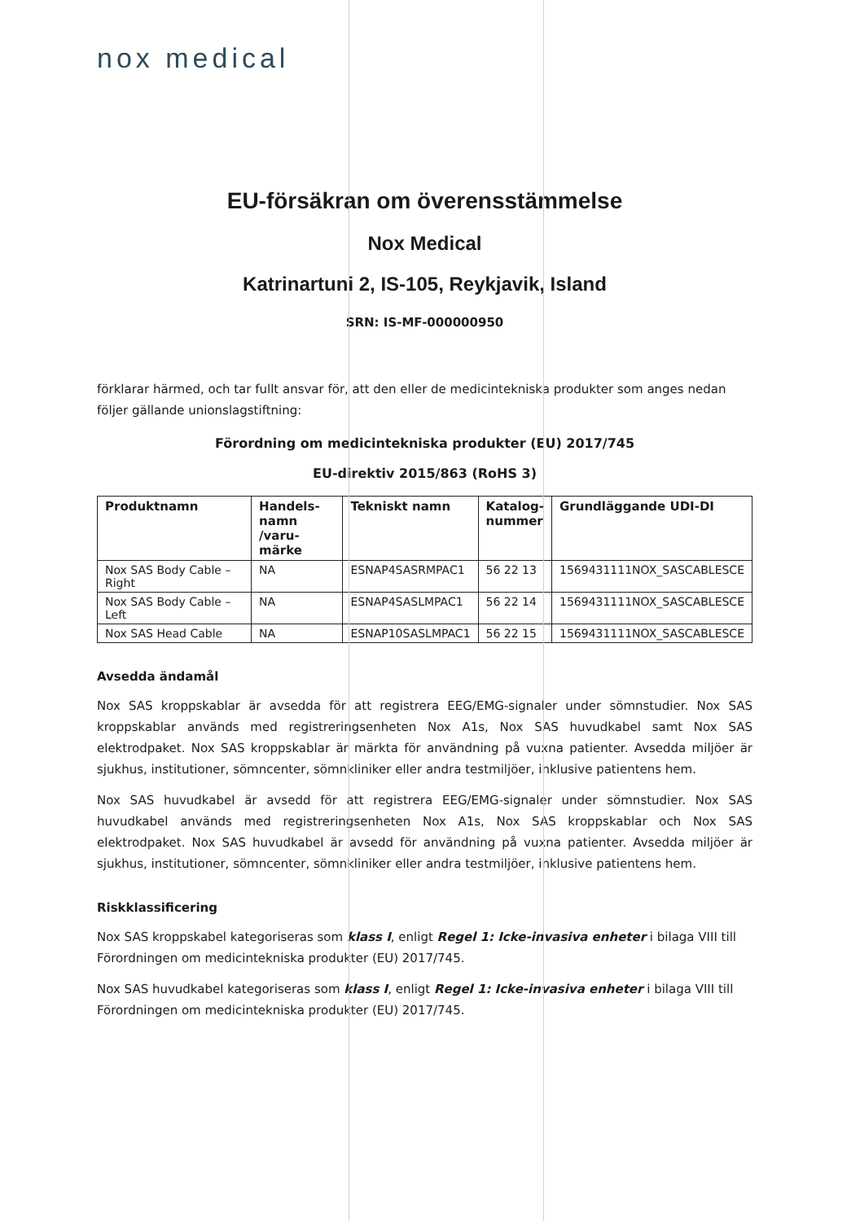nox medical
EU-försäkran om överensstämmelse
Nox Medical
Katrinartuni 2, IS-105, Reykjavik, Island
SRN: IS-MF-000000950
förklarar härmed, och tar fullt ansvar för, att den eller de medicintekniska produkter som anges nedan följer gällande unionslagstiftning:
Förordning om medicintekniska produkter (EU) 2017/745
EU-direktiv 2015/863 (RoHS 3)
| Produktnamn | Handels- namn /varu- märke | Tekniskt namn | Katalog- nummer | Grundläggande UDI-DI |
| --- | --- | --- | --- | --- |
| Nox SAS Body Cable – Right | NA | ESNAP4SASRMPAC1 | 56 22 13 | 1569431111NOX_SASCABLESCE |
| Nox SAS Body Cable – Left | NA | ESNAP4SASLMPAC1 | 56 22 14 | 1569431111NOX_SASCABLESCE |
| Nox SAS Head Cable | NA | ESNAP10SASLMPAC1 | 56 22 15 | 1569431111NOX_SASCABLESCE |
Avsedda ändamål
Nox SAS kroppskablar är avsedda för att registrera EEG/EMG-signaler under sömnstudier. Nox SAS kroppskablar används med registreringsenheten Nox A1s, Nox SAS huvudkabel samt Nox SAS elektrodpaket. Nox SAS kroppskablar är märkta för användning på vuxna patienter. Avsedda miljöer är sjukhus, institutioner, sömncenter, sömnkliniker eller andra testmiljöer, inklusive patientens hem.
Nox SAS huvudkabel är avsedd för att registrera EEG/EMG-signaler under sömnstudier. Nox SAS huvudkabel används med registreringsenheten Nox A1s, Nox SAS kroppskablar och Nox SAS elektrodpaket. Nox SAS huvudkabel är avsedd för användning på vuxna patienter. Avsedda miljöer är sjukhus, institutioner, sömncenter, sömnkliniker eller andra testmiljöer, inklusive patientens hem.
Riskklassificering
Nox SAS kroppskabel kategoriseras som klass I, enligt Regel 1: Icke-invasiva enheter i bilaga VIII till Förordningen om medicintekniska produkter (EU) 2017/745.
Nox SAS huvudkabel kategoriseras som klass I, enligt Regel 1: Icke-invasiva enheter i bilaga VIII till Förordningen om medicintekniska produkter (EU) 2017/745.